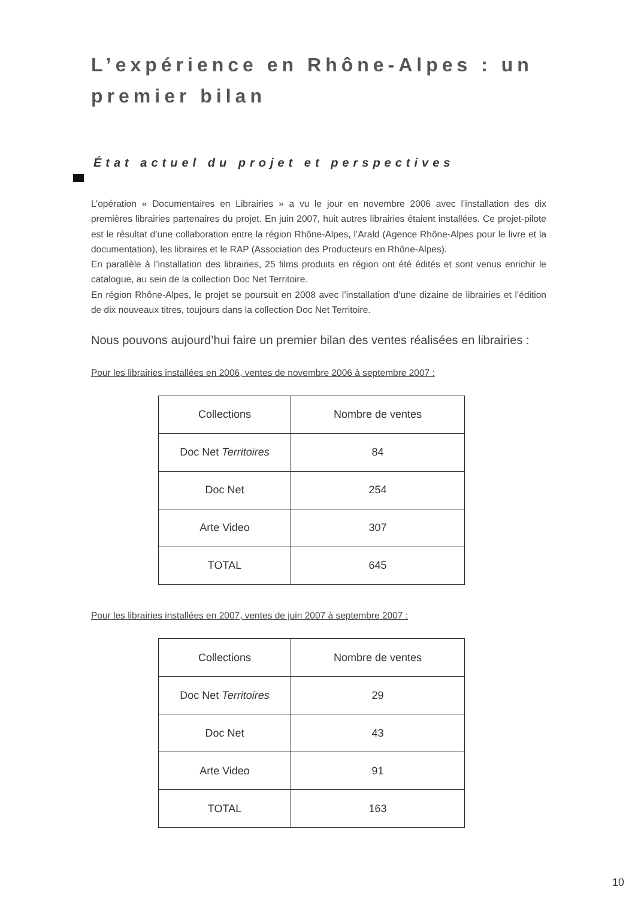L’expérience en Rhône-Alpes : un premier bilan
État actuel du projet et perspectives
L’opération « Documentaires en Librairies » a vu le jour en novembre 2006 avec l’installation des dix premières librairies partenaires du projet. En juin 2007, huit autres librairies étaient installées. Ce projet-pilote est le résultat d’une collaboration entre la région Rhône-Alpes, l’Arald (Agence Rhône-Alpes pour le livre et la documentation), les libraires et le RAP (Association des Producteurs en Rhône-Alpes).
En parallèle à l’installation des librairies, 25 films produits en région ont été édités et sont venus enrichir le catalogue, au sein de la collection Doc Net Territoire.
En région Rhône-Alpes, le projet se poursuit en 2008 avec l’installation d’une dizaine de librairies et l’édition de dix nouveaux titres, toujours dans la collection Doc Net Territoire.
Nous pouvons aujourd’hui faire un premier bilan des ventes réalisées en librairies :
Pour les librairies installées en 2006, ventes de novembre 2006 à septembre 2007 :
| Collections | Nombre de ventes |
| --- | --- |
| Doc Net Territoires | 84 |
| Doc Net | 254 |
| Arte Video | 307 |
| TOTAL | 645 |
Pour les librairies installées en 2007, ventes de juin 2007 à septembre 2007 :
| Collections | Nombre de ventes |
| --- | --- |
| Doc Net Territoires | 29 |
| Doc Net | 43 |
| Arte Video | 91 |
| TOTAL | 163 |
10